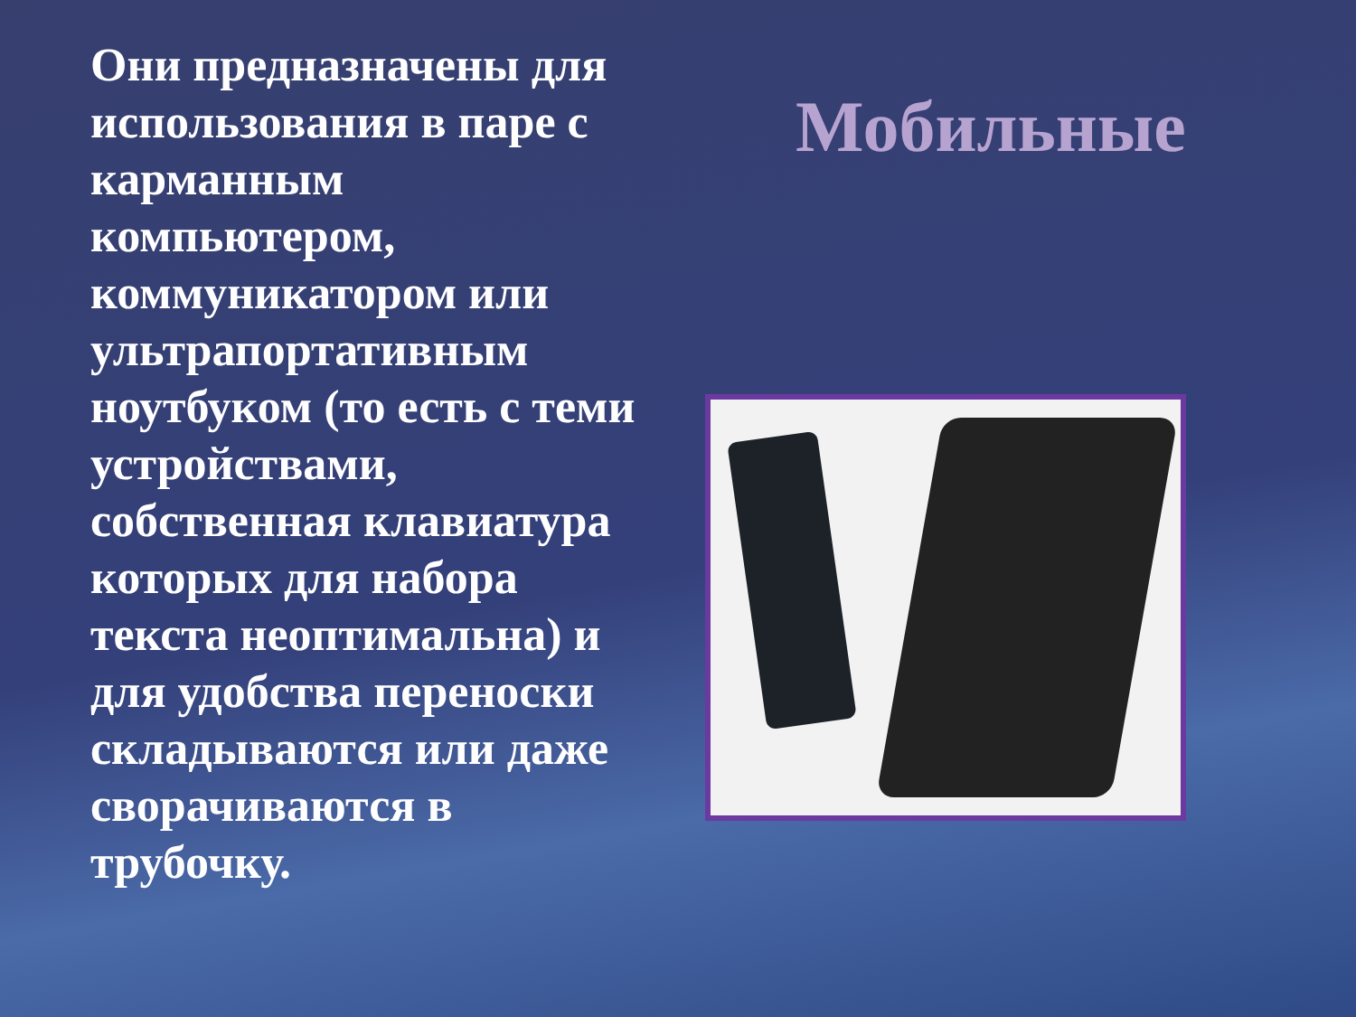Они предназначены для использования в паре с карманным компьютером, коммуникатором или ультрапортативным ноутбуком (то есть с теми устройствами, собственная клавиатура которых для набора текста неоптимальна) и для удобства переноски складываются или даже сворачиваются в трубочку.
Мобильные